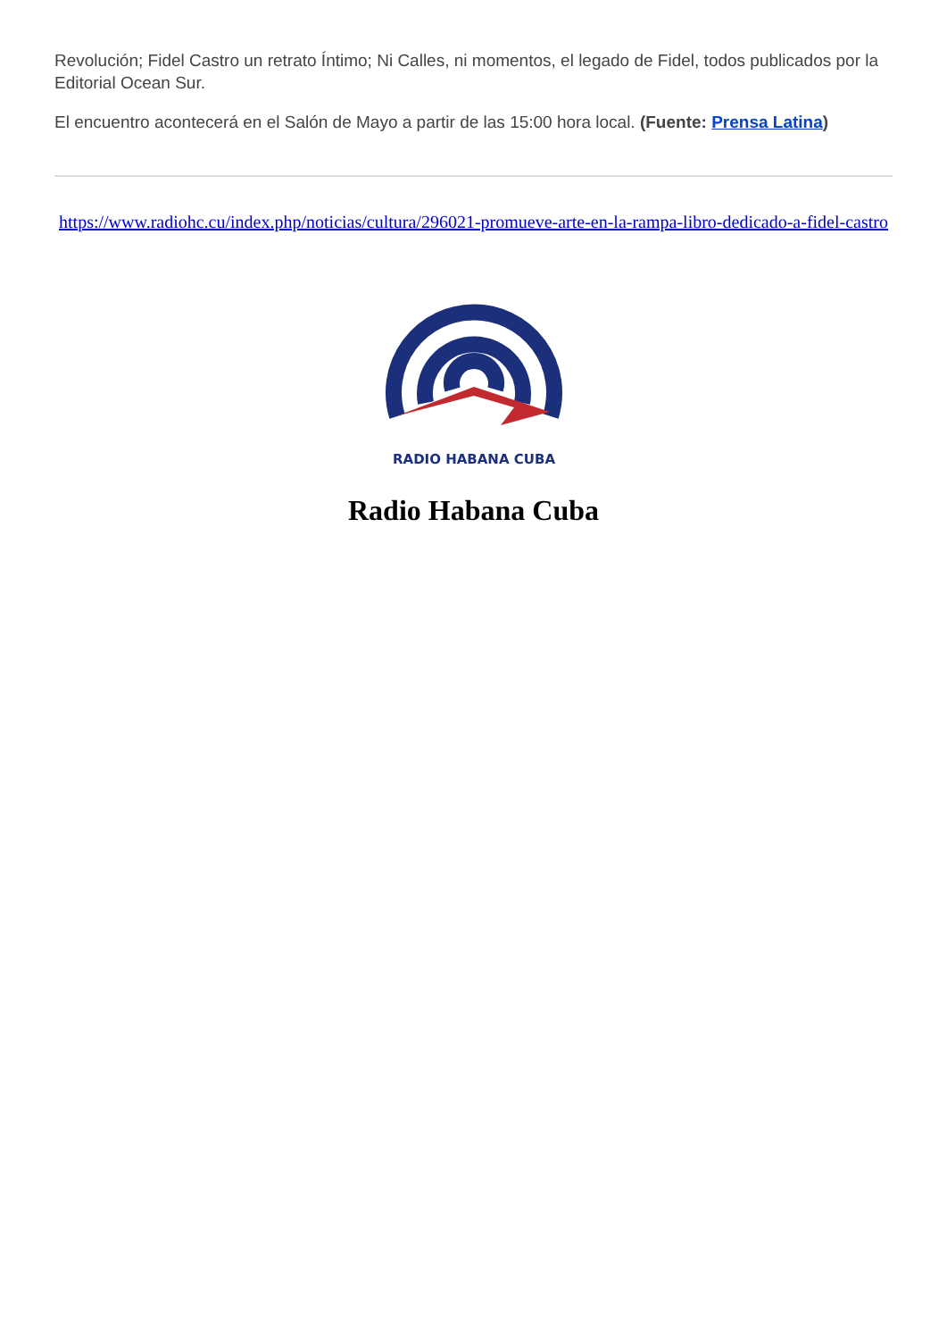Revolución; Fidel Castro un retrato Íntimo; Ni Calles, ni momentos, el legado de Fidel, todos publicados por la Editorial Ocean Sur.
El encuentro acontecerá en el Salón de Mayo a partir de las 15:00 hora local. (Fuente: Prensa Latina)
https://www.radiohc.cu/index.php/noticias/cultura/296021-promueve-arte-en-la-rampa-libro-dedicado-a-fidel-castro
RADIO HABANA CUBA
Radio Habana Cuba